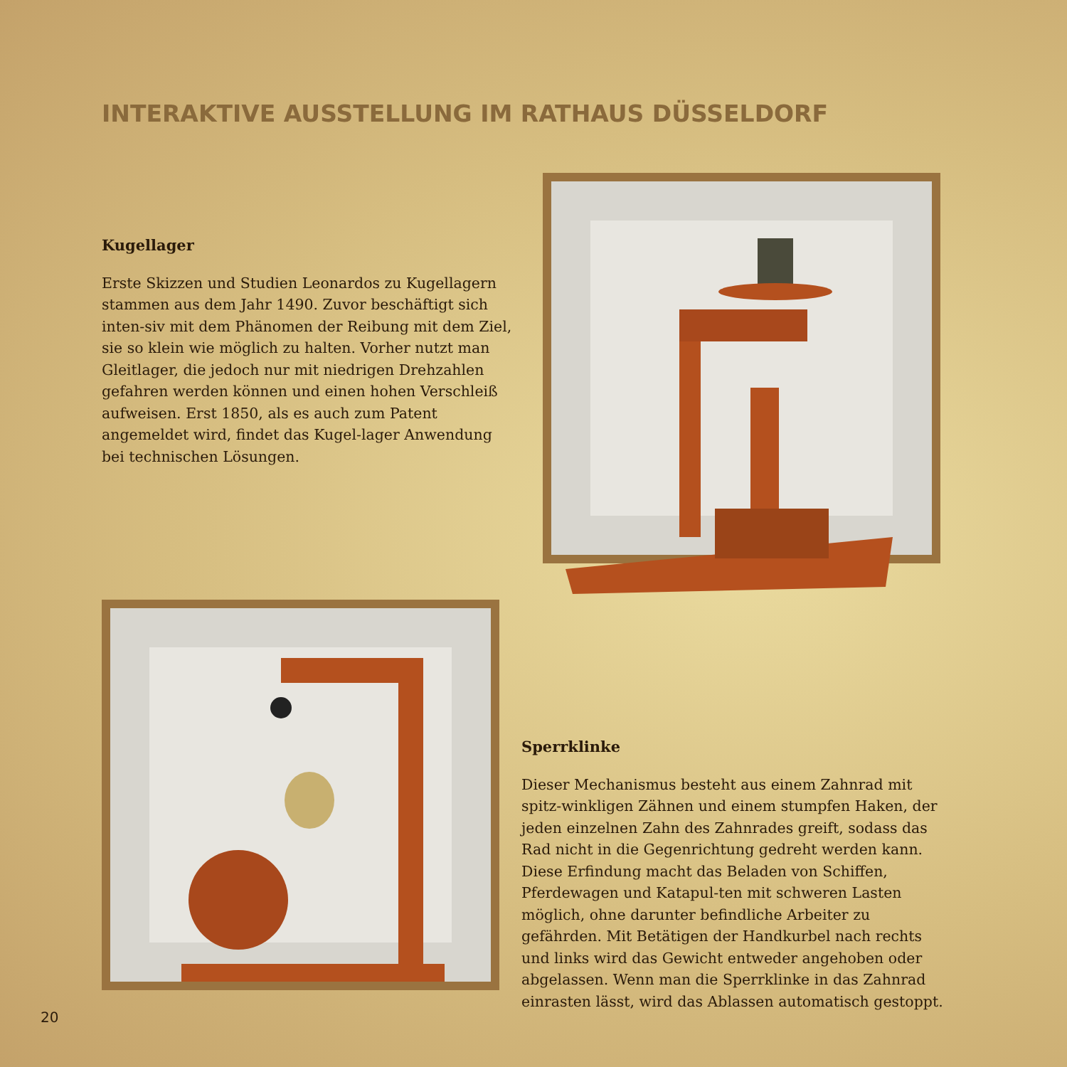INTERAKTIVE AUSSTELLUNG IM RATHAUS DÜSSELDORF
Kugellager
Erste Skizzen und Studien Leonardos zu Kugellagern stammen aus dem Jahr 1490. Zuvor beschäftigt sich inten-siv mit dem Phänomen der Reibung mit dem Ziel, sie so klein wie möglich zu halten. Vorher nutzt man Gleitlager, die jedoch nur mit niedrigen Drehzahlen gefahren werden können und einen hohen Verschleiß aufweisen. Erst 1850, als es auch zum Patent angemeldet wird, findet das Kugel-lager Anwendung bei technischen Lösungen.
Sperrklinke
Dieser Mechanismus besteht aus einem Zahnrad mit spitz-winkligen Zähnen und einem stumpfen Haken, der jeden einzelnen Zahn des Zahnrades greift, sodass das Rad nicht in die Gegenrichtung gedreht werden kann. Diese Erfindung macht das Beladen von Schiffen, Pferdewagen und Katapul-ten mit schweren Lasten möglich, ohne darunter befindliche Arbeiter zu gefährden. Mit Betätigen der Handkurbel nach rechts und links wird das Gewicht entweder angehoben oder abgelassen. Wenn man die Sperrklinke in das Zahnrad einrasten lässt, wird das Ablassen automatisch gestoppt.
20